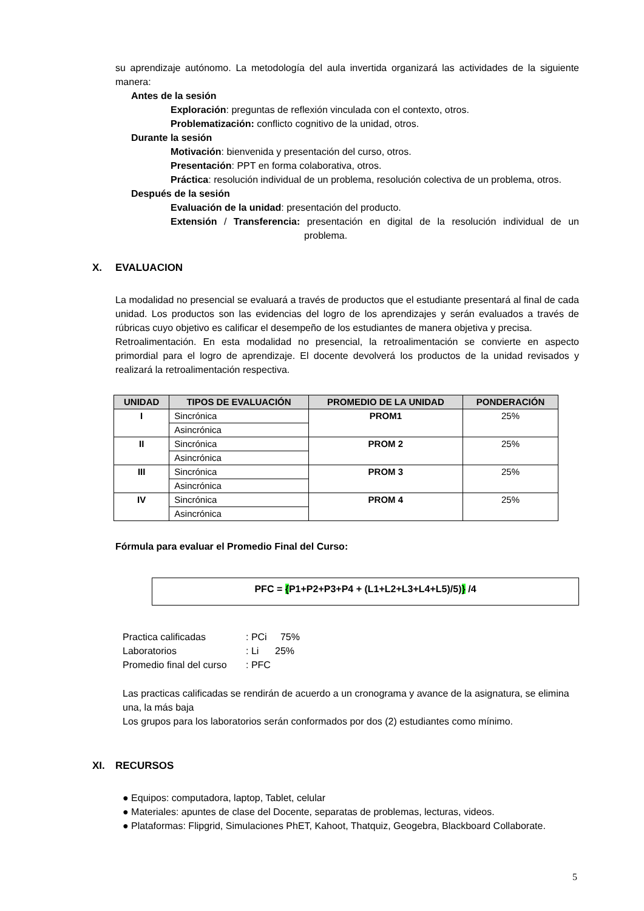su aprendizaje autónomo. La metodología del aula invertida organizará las actividades de la siguiente manera:
Antes de la sesión
Exploración: preguntas de reflexión vinculada con el contexto, otros.
Problematización: conflicto cognitivo de la unidad, otros.
Durante la sesión
Motivación: bienvenida y presentación del curso, otros.
Presentación: PPT en forma colaborativa, otros.
Práctica: resolución individual de un problema, resolución colectiva de un problema, otros.
Después de la sesión
Evaluación de la unidad: presentación del producto.
Extensión / Transferencia: presentación en digital de la resolución individual de un problema.
X. EVALUACION
La modalidad no presencial se evaluará a través de productos que el estudiante presentará al final de cada unidad. Los productos son las evidencias del logro de los aprendizajes y serán evaluados a través de rúbricas cuyo objetivo es calificar el desempeño de los estudiantes de manera objetiva y precisa.
Retroalimentación. En esta modalidad no presencial, la retroalimentación se convierte en aspecto primordial para el logro de aprendizaje. El docente devolverá los productos de la unidad revisados y realizará la retroalimentación respectiva.
| UNIDAD | TIPOS DE EVALUACIÓN | PROMEDIO DE LA UNIDAD | PONDERACIÓN |
| --- | --- | --- | --- |
| I | Sincrónica | PROM1 | 25% |
| | Asincrónica | | |
| II | Sincrónica | PROM 2 | 25% |
| | Asincrónica | | |
| III | Sincrónica | PROM 3 | 25% |
| | Asincrónica | | |
| IV | Sincrónica | PROM 4 | 25% |
| | Asincrónica | | |
Fórmula para evaluar el Promedio Final del Curso:
PFC = {P1+P2+P3+P4 + (L1+L2+L3+L4+L5)/5)} /4
Practica calificadas: PCi 75%
Laboratorios: Li 25%
Promedio final del curso: PFC
Las practicas calificadas se rendirán de acuerdo a un cronograma y avance de la asignatura, se elimina una, la más baja
Los grupos para los laboratorios serán conformados por dos (2) estudiantes como mínimo.
XI. RECURSOS
● Equipos: computadora, laptop, Tablet, celular
● Materiales: apuntes de clase del Docente, separatas de problemas, lecturas, videos.
● Plataformas: Flipgrid, Simulaciones PhET, Kahoot, Thatquiz, Geogebra, Blackboard Collaborate.
5